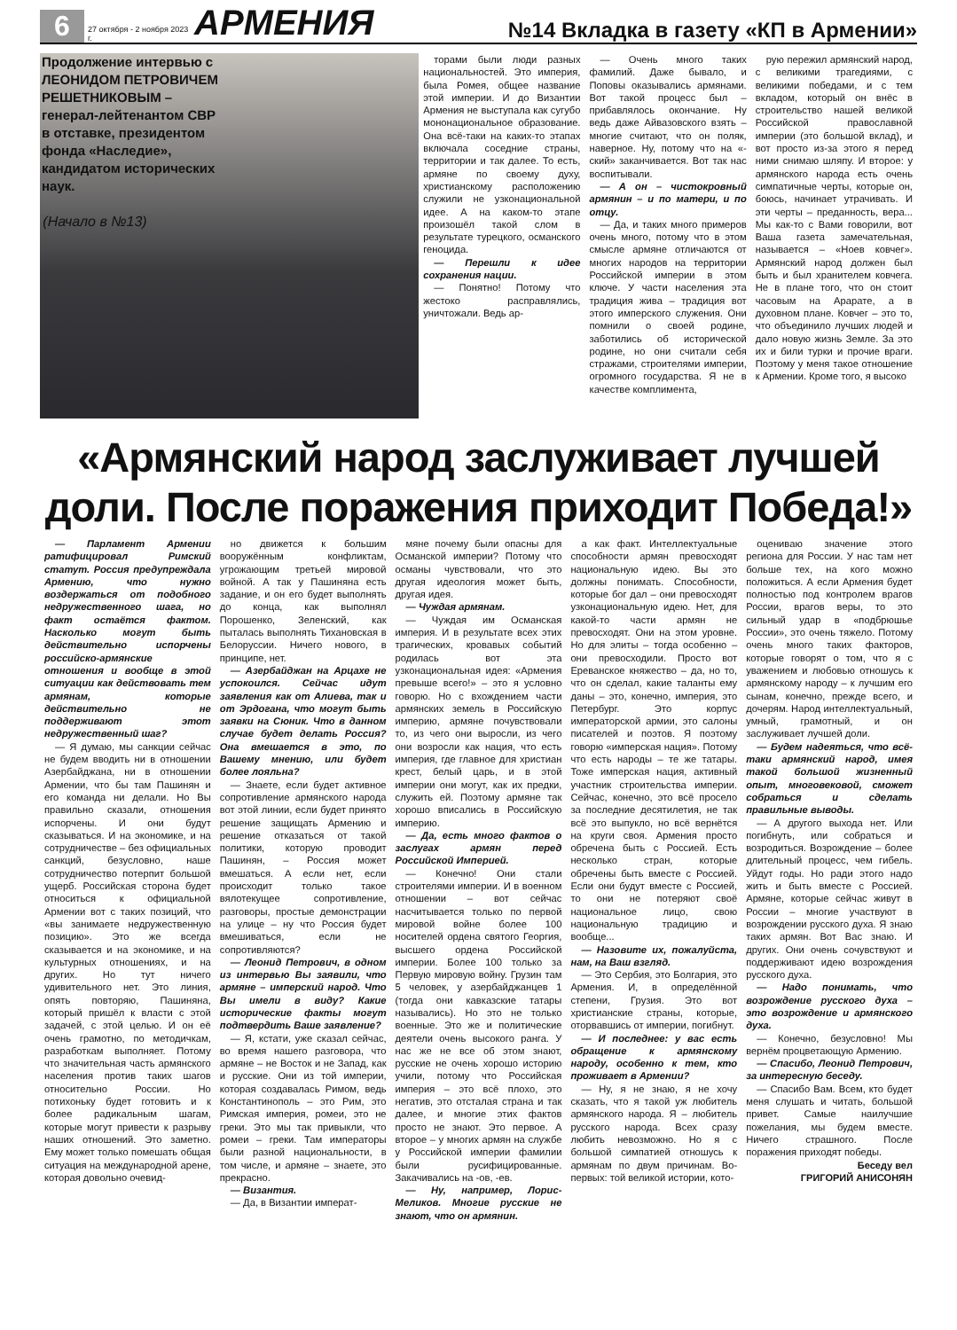6
27 октября - 2 ноября 2023 г.
АРМЕНИЯ
№14 Вкладка в газету «КП в Армении»
Продолжение интервью с ЛЕОНИДОМ ПЕТРОВИЧЕМ РЕШЕТНИКОВЫМ – генерал-лейтенантом СВР в отставке, президентом фонда «Наследие», кандидатом исторических наук.
(Начало в №13)
торами были люди разных национальностей. Это империя, была Ромея, общее название этой империи. И до Византии Армения не выступала как сугубо мононациональное образование. Она всё-таки на каких-то этапах включала соседние страны, территории и так далее. То есть, армяне по своему духу, христианскому расположению служили не узконациональной идее. А на каком-то этапе произошёл такой слом в результате турецкого, османского геноцида.
— Перешли к идее сохранения нации.
— Понятно! Потому что жестоко расправлялись, уничтожали. Ведь ар-
— Очень много таких фамилий. Даже бывало, и Поповы оказывались армянами. Вот такой процесс был – прибавлялось окончание. Ну ведь даже Айвазовского взять – многие считают, что он поляк, наверное. Ну, потому что на «-ский» заканчивается. Вот так нас воспитывали.
— А он – чистокровный армянин – и по матери, и по отцу.
— Да, и таких много примеров очень много, потому что в этом смысле армяне отличаются от многих народов на территории Российской империи в этом ключе. У части населения эта традиция жива – традиция вот этого имперского служения. Они помнили о своей родине, заботились об исторической родине, но они считали себя стражами, строителями империи, огромного государства. Я не в качестве комплимента,
рую пережил армянский народ, с великими трагедиями, с великими победами, и с тем вкладом, который он внёс в строительство нашей великой Российской православной империи (это большой вклад), и вот просто из-за этого я перед ними снимаю шляпу. И второе: у армянского народа есть очень симпатичные черты, которые он, боюсь, начинает утрачивать. И эти черты – преданность, вера... Мы как-то с Вами говорили, вот Ваша газета замечательная, называется – «Ноев ковчег». Армянский народ должен был быть и был хранителем ковчега. Не в плане того, что он стоит часовым на Арарате, а в духовном плане. Ковчег – это то, что объединило лучших людей и дало новую жизнь Земле. За это их и били турки и прочие враги. Поэтому у меня такое отношение к Армении. Кроме того, я высоко
«Армянский народ заслуживает лучшей доли. После поражения приходит Победа!»
— Парламент Армении ратифицировал Римский статут. Россия предупреждала Армению, что нужно воздержаться от подобного недружественного шага, но факт остаётся фактом. Насколько могут быть действительно испорчены российско-армянские отношения и вообще в этой ситуации как действовать тем армянам, которые действительно не поддерживают этот недружественный шаг?
— Я думаю, мы санкции сейчас не будем вводить ни в отношении Азербайджана, ни в отношении Армении, что бы там Пашинян и его команда ни делали. Но Вы правильно сказали, отношения испорчены. И они будут сказываться. И на экономике, и на сотрудничестве – без официальных санкций, безусловно, наше сотрудничество потерпит большой ущерб. Российская сторона будет относиться к официальной Армении вот с таких позиций, что «вы занимаете недружественную позицию». Это же всегда сказывается и на экономике, и на культурных отношениях, и на других. Но тут ничего удивительного нет. Это линия, опять повторяю, Пашиняна, который пришёл к власти с этой задачей, с этой целью. И он её очень грамотно, по методичкам, разработкам выполняет. Потому что значительная часть армянского населения против таких шагов относительно России. Но потихоньку будет готовить и к более радикальным шагам, которые могут привести к разрыву наших отношений. Это заметно. Ему может только помешать общая ситуация на международной арене, которая довольно очевид-
но движется к большим вооружённым конфликтам, угрожающим третьей мировой войной. А так у Пашиняна есть задание, и он его будет выполнять до конца, как выполнял Порошенко, Зеленский, как пыталась выполнять Тихановская в Белоруссии. Ничего нового, в принципе, нет.
— Азербайджан на Арцахе не успокоился. Сейчас идут заявления как от Алиева, так и от Эрдогана, что могут быть заявки на Сюник. Что в данном случае будет делать Россия? Она вмешается в это, по Вашему мнению, или будет более лояльна?
— Знаете, если будет активное сопротивление армянского народа вот этой линии, если будет принято решение защищать Армению и решение отказаться от такой политики, которую проводит Пашинян, – Россия может вмешаться. А если нет, если происходит только такое вялотекущее сопротивление, разговоры, простые демонстрации на улице – ну что Россия будет вмешиваться, если не сопротивляются?
— Леонид Петрович, в одном из интервью Вы заявили, что армяне – имперский народ. Что Вы имели в виду? Какие исторические факты могут подтвердить Ваше заявление?
— Я, кстати, уже сказал сейчас, во время нашего разговора, что армяне – не Восток и не Запад, как и русские. Они из той империи, которая создавалась Римом, ведь Константинополь – это Рим, это Римская империя, ромеи, это не греки. Это мы так привыкли, что ромеи – греки. Там императоры были разной национальности, в том числе, и армяне – знаете, это прекрасно.
— Византия.
— Да, в Византии императ-
мяне почему были опасны для Османской империи? Потому что османы чувствовали, что это другая идеология может быть, другая идея.
— Чуждая армянам.
— Чуждая им Османская империя. И в результате всех этих трагических, кровавых событий родилась вот эта узконациональная идея: «Армения превыше всего!» – это я условно говорю. Но с вхождением части армянских земель в Российскую империю, армяне почувствовали то, из чего они выросли, из чего они возросли как нация, что есть империя, где главное для христиан крест, белый царь, и в этой империи они могут, как их предки, служить ей. Поэтому армяне так хорошо вписались в Российскую империю.
— Да, есть много фактов о заслугах армян перед Российской Империей.
— Конечно! Они стали строителями империи. И в военном отношении – вот сейчас насчитывается только по первой мировой войне более 100 носителей ордена святого Георгия, высшего ордена Российской империи. Более 100 только за Первую мировую войну. Грузин там 5 человек, у азербайджанцев 1 (тогда они кавказские татары назывались). Но это не только военные. Это же и политические деятели очень высокого ранга. У нас же не все об этом знают, русские не очень хорошо историю учили, потому что Российская империя – это всё плохо, это негатив, это отсталая страна и так далее, и многие этих фактов просто не знают. Это первое. А второе – у многих армян на службе у Российской империи фамилии были русифицированные. Закачивались на -ов, -ев.
— Ну, например, Лорис-Меликов. Многие русские не знают, что он армянин.
а как факт. Интеллектуальные способности армян превосходят национальную идею. Вы это должны понимать. Способности, которые бог дал – они превосходят узконациональную идею. Нет, для какой-то части армян не превосходят. Они на этом уровне. Но для элиты – тогда особенно – они превосходили. Просто вот Ереванское княжество – да, но то, что он сделал, какие таланты ему даны – это, конечно, империя, это Петербург. Это корпус императорской армии, это салоны писателей и поэтов. Я поэтому говорю «имперская нация». Потому что есть народы – те же татары. Тоже имперская нация, активный участник строительства империи. Сейчас, конечно, это всё просело за последние десятилетия, не так всё это выпукло, но всё вернётся на круги своя. Армения просто обречена быть с Россией. Есть несколько стран, которые обречены быть вместе с Россией. Если они будут вместе с Россией, то они не потеряют своё национальное лицо, свою национальную традицию и вообще...
— Назовите их, пожалуйста, нам, на Ваш взгляд.
— Это Сербия, это Болгария, это Армения. И, в определённой степени, Грузия. Это вот христианские страны, которые, оторвавшись от империи, погибнут.
— И последнее: у вас есть обращение к армянскому народу, особенно к тем, кто проживает в Армении?
— Ну, я не знаю, я не хочу сказать, что я такой уж любитель армянского народа. Я – любитель русского народа. Всех сразу любить невозможно. Но я с большой симпатией отношусь к армянам по двум причинам. Во-первых: той великой истории, кото-
оцениваю значение этого региона для России. У нас там нет больше тех, на кого можно положиться. А если Армения будет полностью под контролем врагов России, врагов веры, то это сильный удар в «подбрюшье России», это очень тяжело. Потому очень много таких факторов, которые говорят о том, что я с уважением и любовью отношусь к армянскому народу – к лучшим его сынам, конечно, прежде всего, и дочерям. Народ интеллектуальный, умный, грамотный, и он заслуживает лучшей доли.
— Будем надеяться, что всё-таки армянский народ, имея такой большой жизненный опыт, многовековой, сможет собраться и сделать правильные выводы.
— А другого выхода нет. Или погибнуть, или собраться и возродиться. Возрождение – более длительный процесс, чем гибель. Уйдут годы. Но ради этого надо жить и быть вместе с Россией. Армяне, которые сейчас живут в России – многие участвуют в возрождении русского духа. Я знаю таких армян. Вот Вас знаю. И других. Они очень сочувствуют и поддерживают идею возрождения русского духа.
— Надо понимать, что возрождение русского духа – это возрождение и армянского духа.
— Конечно, безусловно! Мы вернём процветающую Армению.
— Спасибо, Леонид Петрович, за интересную беседу.
— Спасибо Вам. Всем, кто будет меня слушать и читать, большой привет. Самые наилучшие пожелания, мы будем вместе. Ничего страшного. После поражения приходят победы.
Беседу вел
ГРИГОРИЙ АНИСОНЯН